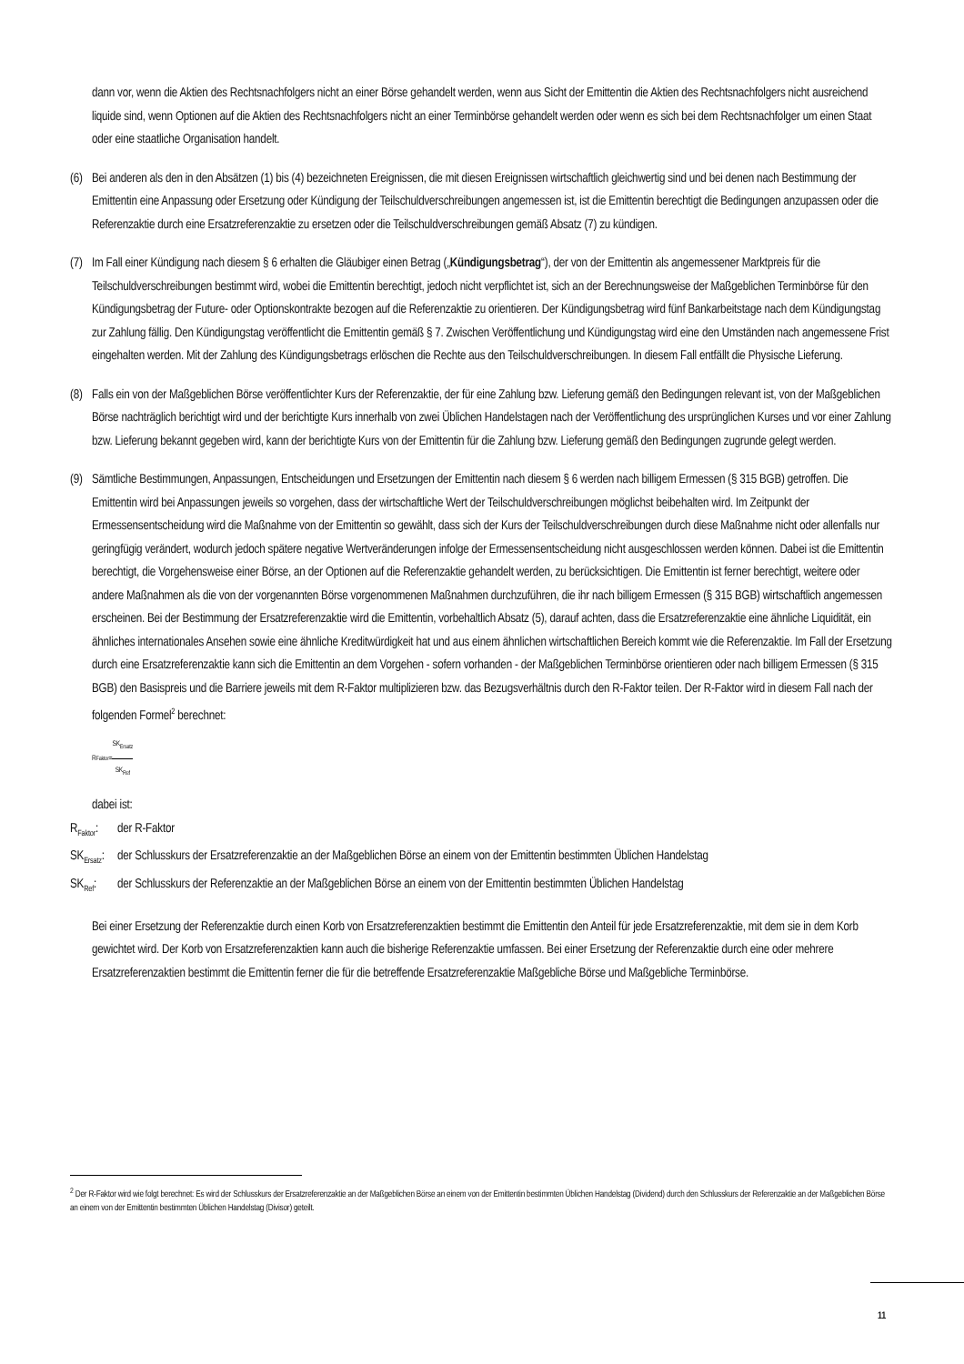dann vor, wenn die Aktien des Rechtsnachfolgers nicht an einer Börse gehandelt werden, wenn aus Sicht der Emittentin die Aktien des Rechtsnachfolgers nicht ausreichend liquide sind, wenn Optionen auf die Aktien des Rechtsnachfolgers nicht an einer Terminbörse gehandelt werden oder wenn es sich bei dem Rechtsnachfolger um einen Staat oder eine staatliche Organisation handelt.
(6)
Bei anderen als den in den Absätzen (1) bis (4) bezeichneten Ereignissen, die mit diesen Ereignissen wirtschaftlich gleichwertig sind und bei denen nach Bestimmung der Emittentin eine Anpassung oder Ersetzung oder Kündigung der Teilschuldverschreibungen angemessen ist, ist die Emittentin berechtigt die Bedingungen anzupassen oder die Referenzaktie durch eine Ersatzreferenzaktie zu ersetzen oder die Teilschuldverschreibungen gemäß Absatz (7) zu kündigen.
(7)
Im Fall einer Kündigung nach diesem § 6 erhalten die Gläubiger einen Betrag („Kündigungsbetrag“), der von der Emittentin als angemessener Marktpreis für die Teilschuldverschreibungen bestimmt wird, wobei die Emittentin berechtigt, jedoch nicht verpflichtet ist, sich an der Berechnungsweise der Maßgeblichen Terminbörse für den Kündigungsbetrag der Future- oder Optionskontrakte bezogen auf die Referenzaktie zu orientieren. Der Kündigungsbetrag wird fünf Bankarbeitstage nach dem Kündigungstag zur Zahlung fällig. Den Kündigungstag veröffentlicht die Emittentin gemäß § 7. Zwischen Veröffentlichung und Kündigungstag wird eine den Umständen nach angemessene Frist eingehalten werden. Mit der Zahlung des Kündigungsbetrags erlöschen die Rechte aus den Teilschuldverschreibungen. In diesem Fall entfällt die Physische Lieferung.
(8)
Falls ein von der Maßgeblichen Börse veröffentlichter Kurs der Referenzaktie, der für eine Zahlung bzw. Lieferung gemäß den Bedingungen relevant ist, von der Maßgeblichen Börse nachträglich berichtigt wird und der berichtigte Kurs innerhalb von zwei Üblichen Handelstagen nach der Veröffentlichung des ursprünglichen Kurses und vor einer Zahlung bzw. Lieferung bekannt gegeben wird, kann der berichtigte Kurs von der Emittentin für die Zahlung bzw. Lieferung gemäß den Bedingungen zugrunde gelegt werden.
(9)
Sämtliche Bestimmungen, Anpassungen, Entscheidungen und Ersetzungen der Emittentin nach diesem § 6 werden nach billigem Ermessen (§ 315 BGB) getroffen. Die Emittentin wird bei Anpassungen jeweils so vorgehen, dass der wirtschaftliche Wert der Teilschuldverschreibungen möglichst beibehalten wird. Im Zeitpunkt der Ermessensentscheidung wird die Maßnahme von der Emittentin so gewählt, dass sich der Kurs der Teilschuldverschreibungen durch diese Maßnahme nicht oder allenfalls nur geringfügig verändert, wodurch jedoch spätere negative Wertveränderungen infolge der Ermessensentscheidung nicht ausgeschlossen werden können. Dabei ist die Emittentin berechtigt, die Vorgehensweise einer Börse, an der Optionen auf die Referenzaktie gehandelt werden, zu berücksichtigen. Die Emittentin ist ferner berechtigt, weitere oder andere Maßnahmen als die von der vorgenannten Börse vorgenommenen Maßnahmen durchzuführen, die ihr nach billigem Ermessen (§ 315 BGB) wirtschaftlich angemessen erscheinen. Bei der Bestimmung der Ersatzreferenzaktie wird die Emittentin, vorbehaltlich Absatz (5), darauf achten, dass die Ersatzreferenzaktie eine ähnliche Liquidität, ein ähnliches internationales Ansehen sowie eine ähnliche Kreditwürdigkeit hat und aus einem ähnlichen wirtschaftlichen Bereich kommt wie die Referenzaktie. Im Fall der Ersetzung durch eine Ersatzreferenzaktie kann sich die Emittentin an dem Vorgehen - sofern vorhanden - der Maßgeblichen Terminbörse orientieren oder nach billigem Ermessen (§ 315 BGB) den Basispreis und die Barriere jeweils mit dem R-Faktor multiplizieren bzw. das Bezugsverhältnis durch den R-Faktor teilen. Der R-Faktor wird in diesem Fall nach der folgenden Formel<sup>2</sup> berechnet:
R<sub>Faktor</sub>= SK<sub>Ersatz</sub> SK<sub>Ref</sub>
dabei ist:
R<sub>Faktor</sub>:
der R-Faktor
SK<sub>Ersatz</sub>:
der Schlusskurs der Ersatzreferenzaktie an der Maßgeblichen Börse an einem von der Emittentin bestimmten Üblichen Handelstag
SK<sub>Ref</sub>: der Schlusskurs der Referenzaktie an der Maßgeblichen Börse an einem von der Emittentin bestimmten Üblichen Handelstag
Bei einer Ersetzung der Referenzaktie durch einen Korb von Ersatzreferenzaktien bestimmt die Emittentin den Anteil für jede Ersatzreferenzaktie, mit dem sie in dem Korb gewichtet wird. Der Korb von Ersatzreferenzaktien kann auch die bisherige Referenzaktie umfassen. Bei einer Ersetzung der Referenzaktie durch eine oder mehrere Ersatzreferenzaktien bestimmt die Emittentin ferner die für die betreffende Ersatzreferenzaktie Maßgebliche Börse und Maßgebliche Terminbörse.
<sup>2</sup> Der R-Faktor wird wie folgt berechnet: Es wird der Schlusskurs der Ersatzreferenzaktie an der Maßgeblichen Börse an einem von der Emittentin bestimmten Üblichen Handelstag (Dividend) durch den Schlusskurs der Referenzaktie an der Maßgeblichen Börse an einem von der Emittentin bestimmten Üblichen Handelstag (Divisor) geteilt.
11